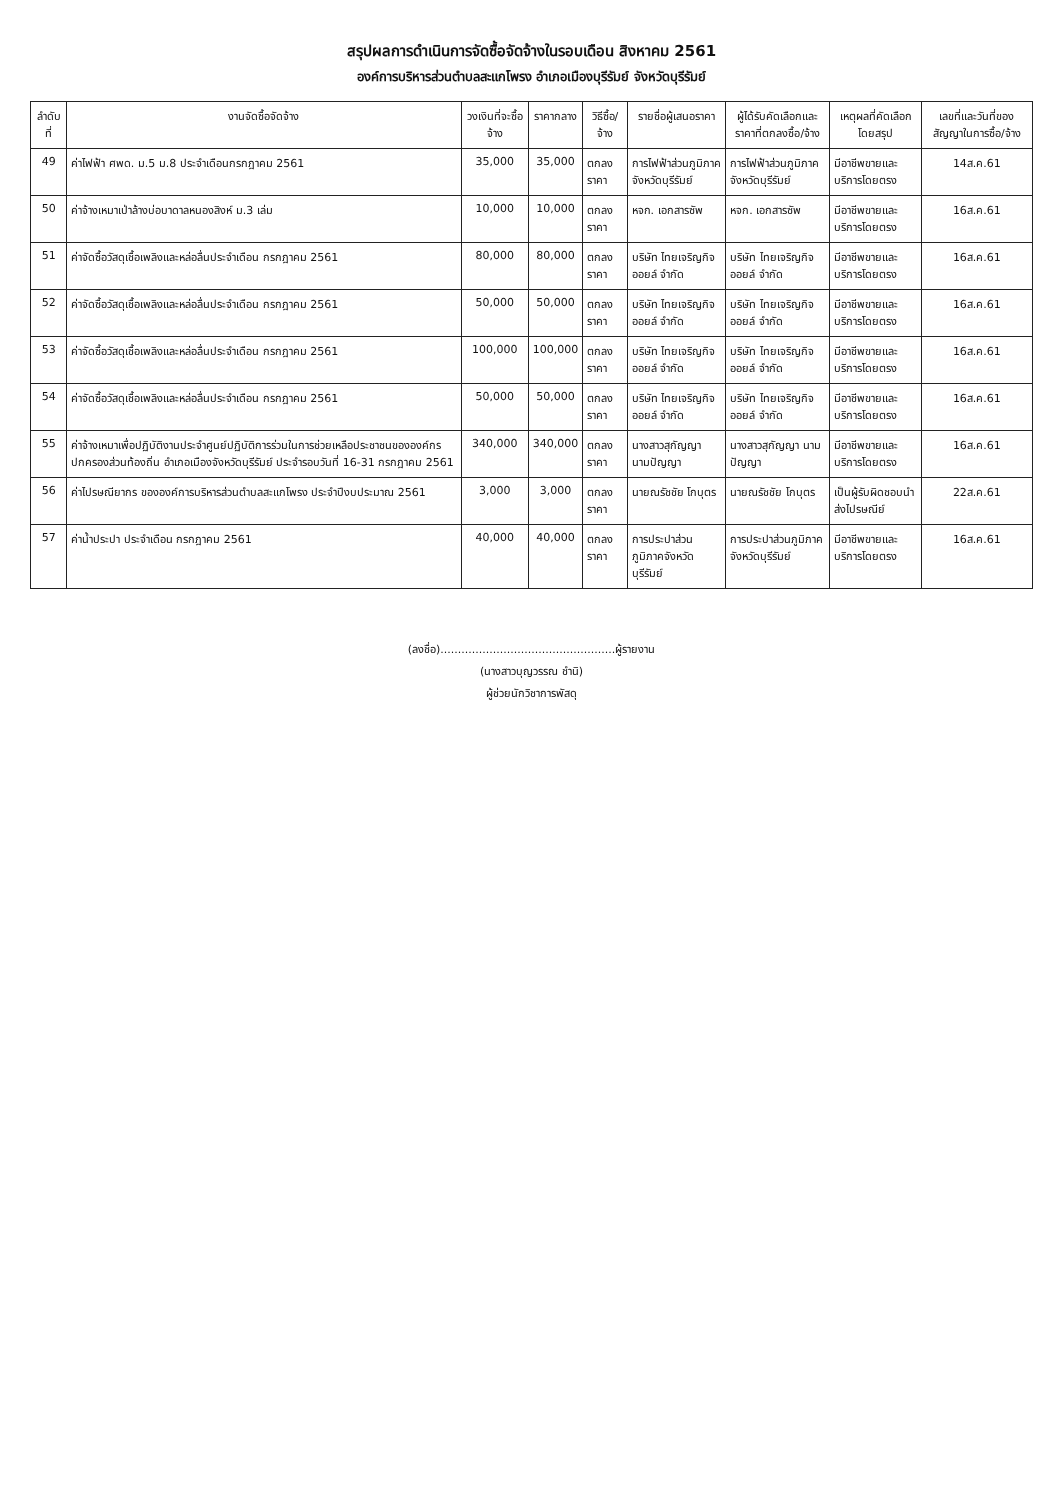สรุปผลการดำเนินการจัดซื้อจัดจ้างในรอบเดือน สิงหาคม 2561
องค์การบริหารส่วนตำบลสะแกโพรง อำเภอเมืองบุรีรัมย์ จังหวัดบุรีรัมย์
| ลำดับที่ | งานจัดซื้อจัดจ้าง | วงเงินที่จะซื้อจ้าง | ราคากลาง | วิธีซื้อ/จ้าง | รายชื่อผู้เสนอราคา | ผู้ได้รับคัดเลือกและราคาที่ตกลงซื้อ/จ้าง | เหตุผลที่คัดเลือกโดยสรุป | เลขที่และวันที่ของสัญญาในการซื้อ/จ้าง |
| --- | --- | --- | --- | --- | --- | --- | --- | --- |
| 49 | ค่าไฟฟ้า ศพด. ม.5 ม.8 ประจำเดือนกรกฎาคม 2561 | 35,000 | 35,000 | ตกลงราคา | การไฟฟ้าส่วนภูมิภาคจังหวัดบุรีรัมย์ | การไฟฟ้าส่วนภูมิภาคจังหวัดบุรีรัมย์ | มีอาชีพขายและบริการโดยตรง | 14ส.ค.61 |
| 50 | ค่าจ้างเหมาเป่าล้างบ่อบาดาลหนองสิงห์ ม.3 เล่ม | 10,000 | 10,000 | ตกลงราคา | หจก. เอกสารซัพ | หจก. เอกสารซัพ | มีอาชีพขายและบริการโดยตรง | 16ส.ค.61 |
| 51 | ค่าจัดซื้อวัสดุเชื้อเพลิงและหล่อลื่นประจำเดือน กรกฎาคม 2561 | 80,000 | 80,000 | ตกลงราคา | บริษัท ไทยเจริญกิจออยล์ จำกัด | บริษัท ไทยเจริญกิจออยล์ จำกัด | มีอาชีพขายและบริการโดยตรง | 16ส.ค.61 |
| 52 | ค่าจัดซื้อวัสดุเชื้อเพลิงและหล่อลื่นประจำเดือน กรกฎาคม 2561 | 50,000 | 50,000 | ตกลงราคา | บริษัท ไทยเจริญกิจออยล์ จำกัด | บริษัท ไทยเจริญกิจออยล์ จำกัด | มีอาชีพขายและบริการโดยตรง | 16ส.ค.61 |
| 53 | ค่าจัดซื้อวัสดุเชื้อเพลิงและหล่อลื่นประจำเดือน กรกฎาคม 2561 | 100,000 | 100,000 | ตกลงราคา | บริษัท ไทยเจริญกิจออยล์ จำกัด | บริษัท ไทยเจริญกิจออยล์ จำกัด | มีอาชีพขายและบริการโดยตรง | 16ส.ค.61 |
| 54 | ค่าจัดซื้อวัสดุเชื้อเพลิงและหล่อลื่นประจำเดือน กรกฎาคม 2561 | 50,000 | 50,000 | ตกลงราคา | บริษัท ไทยเจริญกิจออยล์ จำกัด | บริษัท ไทยเจริญกิจออยล์ จำกัด | มีอาชีพขายและบริการโดยตรง | 16ส.ค.61 |
| 55 | ค่าจ้างเหมาเพื่อปฏิบัติงานประจำศูนย์ปฏิบัติการร่วมในการช่วยเหลือประชาชนขององค์กรปกครองส่วนท้องถิ่น อำเภอเมืองจังหวัดบุรีรัมย์ ประจำรอบวันที่ 16-31 กรกฎาคม 2561 | 340,000 | 340,000 | ตกลงราคา | นางสาวสุกัญญา นามปัญญา | นางสาวสุกัญญา นามปัญญา | มีอาชีพขายและบริการโดยตรง | 16ส.ค.61 |
| 56 | ค่าไปรษณียากร ขององค์การบริหารส่วนตำบลสะแกโพรง ประจำปีงบประมาณ 2561 | 3,000 | 3,000 | ตกลงราคา | นายณรัชชัย โกบุตร | นายณรัชชัย โกบุตร | เป็นผู้รับผิดชอบนำส่งไปรษณีย์ | 22ส.ค.61 |
| 57 | ค่าน้ำประปา ประจำเดือน กรกฎาคม 2561 | 40,000 | 40,000 | ตกลงราคา | การประปาส่วนภูมิภาคจังหวัดบุรีรัมย์ | การประปาส่วนภูมิภาคจังหวัดบุรีรัมย์ | มีอาชีพขายและบริการโดยตรง | 16ส.ค.61 |
(ลงชื่อ)..................................................ผู้รายงาน
(นางสาวบุญวรรณ ชำนิ)
ผู้ช่วยนักวิชาการพัสดุ